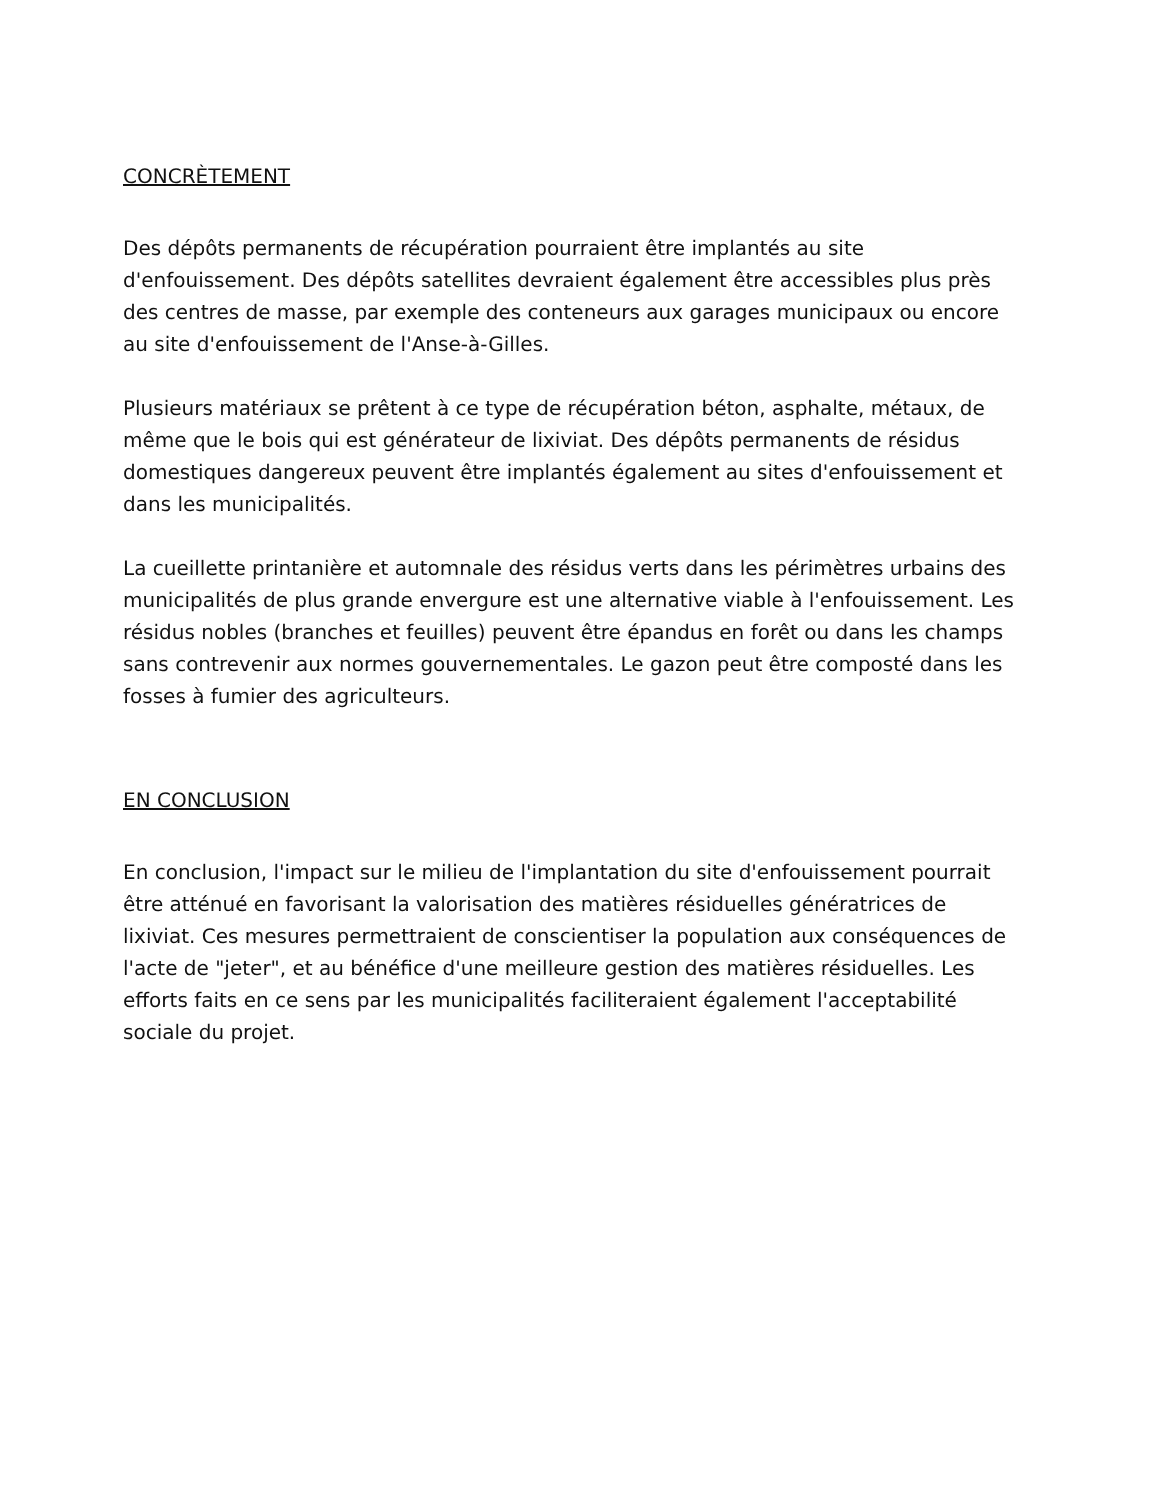CONCRÈTEMENT
Des dépôts permanents de récupération pourraient être implantés au site d'enfouissement. Des dépôts satellites devraient également être accessibles plus près des centres de masse, par exemple des conteneurs aux garages municipaux ou encore au site d'enfouissement de l'Anse-à-Gilles.
Plusieurs matériaux se prêtent à ce type de récupération béton, asphalte, métaux, de même que le bois qui est générateur de lixiviat. Des dépôts permanents de résidus domestiques dangereux peuvent être implantés également au sites d'enfouissement et dans les municipalités.
La cueillette printanière et automnale des résidus verts dans les périmètres urbains des municipalités de plus grande envergure est une alternative viable à l'enfouissement. Les résidus nobles (branches et feuilles) peuvent être épandus en forêt ou dans les champs sans contrevenir aux normes gouvernementales. Le gazon peut être composté dans les fosses à fumier des agriculteurs.
EN CONCLUSION
En conclusion, l'impact sur le milieu de l'implantation du site d'enfouissement pourrait être atténué en favorisant la valorisation des matières résiduelles génératrices de lixiviat. Ces mesures permettraient de conscientiser la population aux conséquences de l'acte de "jeter", et au bénéfice d'une meilleure gestion des matières résiduelles. Les efforts faits en ce sens par les municipalités faciliteraient également l'acceptabilité sociale du projet.